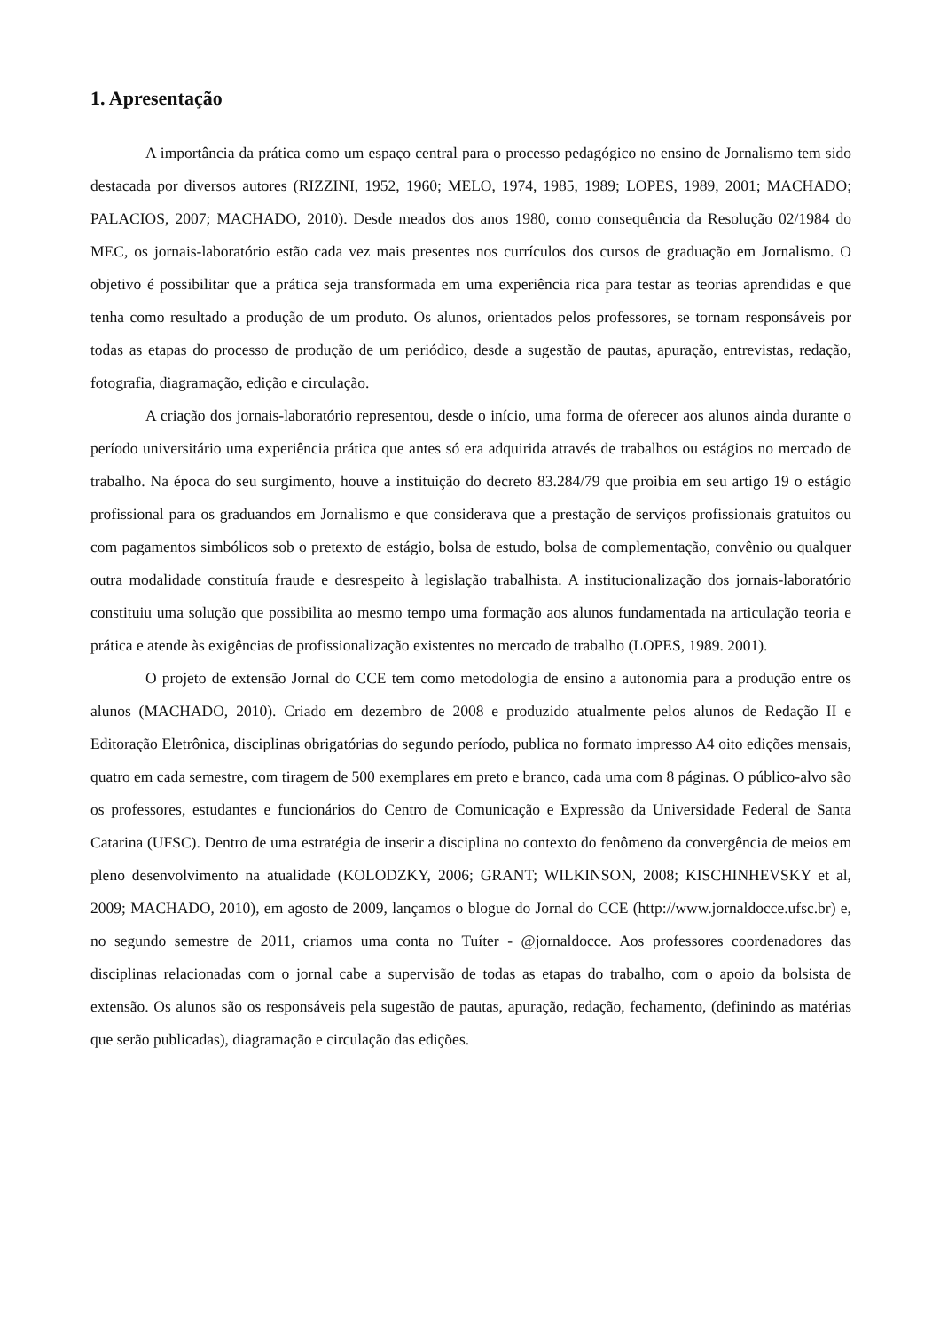1. Apresentação
A importância da prática como um espaço central para o processo pedagógico no ensino de Jornalismo tem sido destacada por diversos autores (RIZZINI, 1952, 1960; MELO, 1974, 1985, 1989; LOPES, 1989, 2001; MACHADO; PALACIOS, 2007; MACHADO, 2010). Desde meados dos anos 1980, como consequência da Resolução 02/1984 do MEC, os jornais-laboratório estão cada vez mais presentes nos currículos dos cursos de graduação em Jornalismo. O objetivo é possibilitar que a prática seja transformada em uma experiência rica para testar as teorias aprendidas e que tenha como resultado a produção de um produto. Os alunos, orientados pelos professores, se tornam responsáveis por todas as etapas do processo de produção de um periódico, desde a sugestão de pautas, apuração, entrevistas, redação, fotografia, diagramação, edição e circulação.
A criação dos jornais-laboratório representou, desde o início, uma forma de oferecer aos alunos ainda durante o período universitário uma experiência prática que antes só era adquirida através de trabalhos ou estágios no mercado de trabalho. Na época do seu surgimento, houve a instituição do decreto 83.284/79 que proibia em seu artigo 19 o estágio profissional para os graduandos em Jornalismo e que considerava que a prestação de serviços profissionais gratuitos ou com pagamentos simbólicos sob o pretexto de estágio, bolsa de estudo, bolsa de complementação, convênio ou qualquer outra modalidade constituía fraude e desrespeito à legislação trabalhista. A institucionalização dos jornais-laboratório constituiu uma solução que possibilita ao mesmo tempo uma formação aos alunos fundamentada na articulação teoria e prática e atende às exigências de profissionalização existentes no mercado de trabalho (LOPES, 1989. 2001).
O projeto de extensão Jornal do CCE tem como metodologia de ensino a autonomia para a produção entre os alunos (MACHADO, 2010). Criado em dezembro de 2008 e produzido atualmente pelos alunos de Redação II e Editoração Eletrônica, disciplinas obrigatórias do segundo período, publica no formato impresso A4 oito edições mensais, quatro em cada semestre, com tiragem de 500 exemplares em preto e branco, cada uma com 8 páginas. O público-alvo são os professores, estudantes e funcionários do Centro de Comunicação e Expressão da Universidade Federal de Santa Catarina (UFSC). Dentro de uma estratégia de inserir a disciplina no contexto do fenômeno da convergência de meios em pleno desenvolvimento na atualidade (KOLODZKY, 2006; GRANT; WILKINSON, 2008; KISCHINHEVSKY et al, 2009; MACHADO, 2010), em agosto de 2009, lançamos o blogue do Jornal do CCE (http://www.jornaldocce.ufsc.br) e, no segundo semestre de 2011, criamos uma conta no Tuíter - @jornaldocce. Aos professores coordenadores das disciplinas relacionadas com o jornal cabe a supervisão de todas as etapas do trabalho, com o apoio da bolsista de extensão. Os alunos são os responsáveis pela sugestão de pautas, apuração, redação, fechamento, (definindo as matérias que serão publicadas), diagramação e circulação das edições.